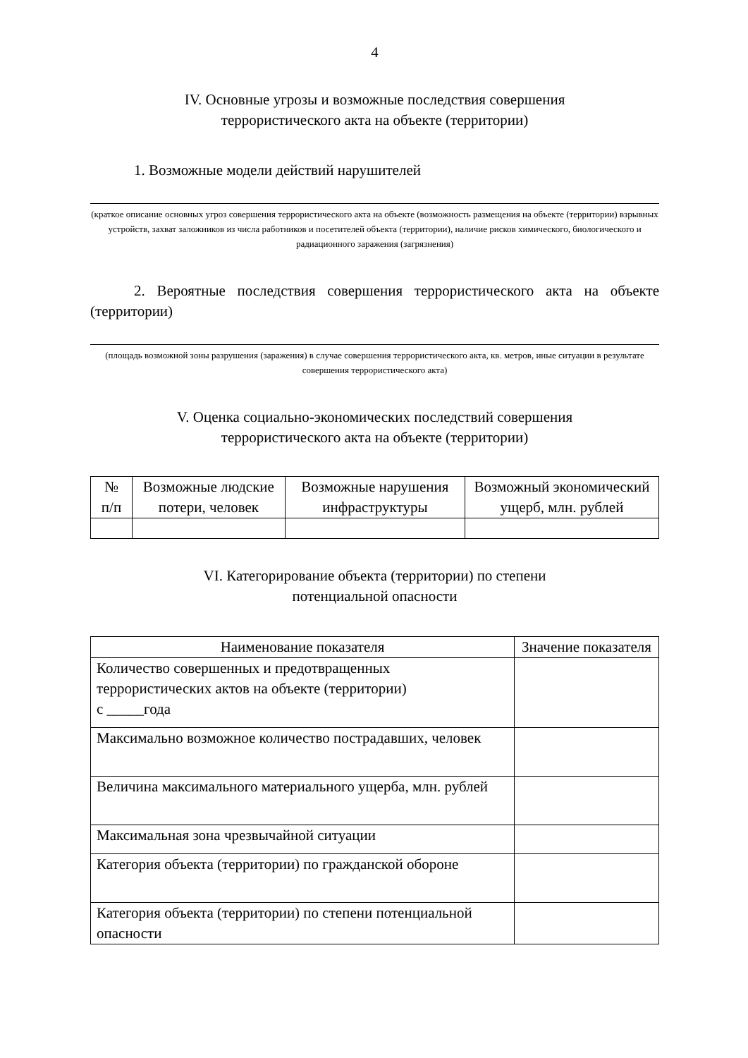4
IV. Основные угрозы и возможные последствия совершения
террористического акта на объекте (территории)
1. Возможные модели действий нарушителей
(краткое описание основных угроз совершения террористического акта на объекте (возможность размещения на объекте (территории) взрывных устройств, захват заложников из числа работников и посетителей объекта (территории), наличие рисков химического, биологического и радиационного заражения (загрязнения)
2. Вероятные последствия совершения террористического акта на объекте (территории)
(площадь возможной зоны разрушения (заражения) в случае совершения террористического акта, кв. метров, иные ситуации в результате совершения террористического акта)
V. Оценка социально-экономических последствий совершения
террористического акта на объекте (территории)
| № п/п | Возможные людские потери, человек | Возможные нарушения инфраструктуры | Возможный экономический ущерб, млн. рублей |
| --- | --- | --- | --- |
VI. Категорирование объекта (территории) по степени
потенциальной опасности
| Наименование показателя | Значение показателя |
| --- | --- |
| Количество совершенных и предотвращенных террористических актов на объекте (территории) с _____года | |
| Максимально возможное количество пострадавших, человек | |
| Величина максимального материального ущерба, млн. рублей | |
| Максимальная зона чрезвычайной ситуации | |
| Категория объекта (территории) по гражданской обороне | |
| Категория объекта (территории) по степени потенциальной опасности | |